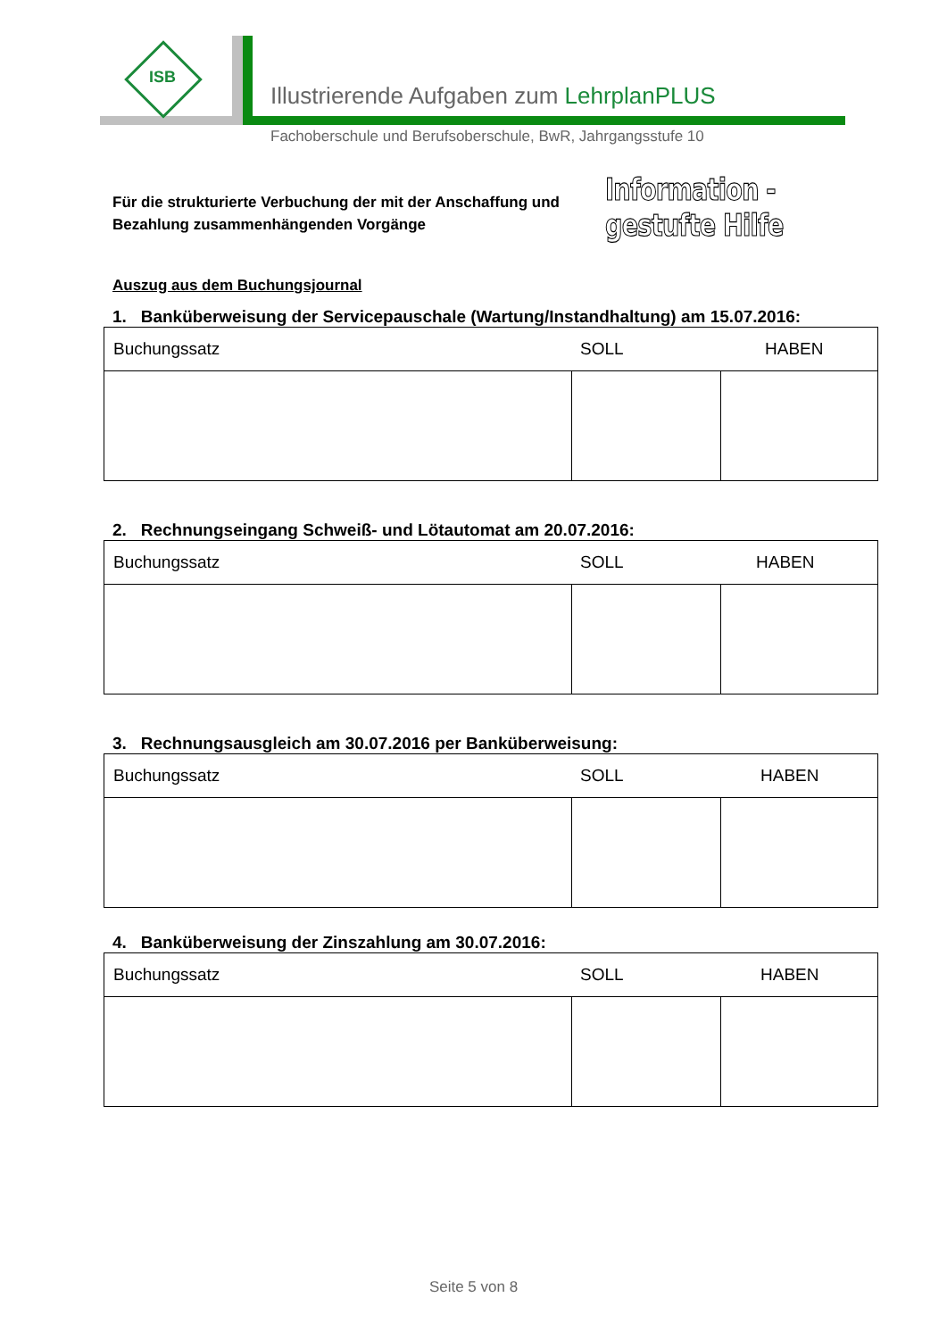ISB
Illustrierende Aufgaben zum LehrplanPLUS
Fachoberschule und Berufsoberschule, BwR, Jahrgangsstufe 10
Für die strukturierte Verbuchung der mit der Anschaffung und
Bezahlung zusammenhängenden Vorgänge
Information - gestufte Hilfe
Auszug aus dem Buchungsjournal
1. Banküberweisung der Servicepauschale (Wartung/Instandhaltung) am 15.07.2016:
| Buchungssatz | SOLL | HABEN |
| --- | --- | --- |
2. Rechnungseingang Schweiß- und Lötautomat am 20.07.2016:
| Buchungssatz | SOLL | HABEN |
| --- | --- | --- |
3. Rechnungsausgleich am 30.07.2016 per Banküberweisung:
| Buchungssatz | SOLL | HABEN |
| --- | --- | --- |
4. Banküberweisung der Zinszahlung am 30.07.2016:
| Buchungssatz | SOLL | HABEN |
| --- | --- | --- |
Seite 5 von 8